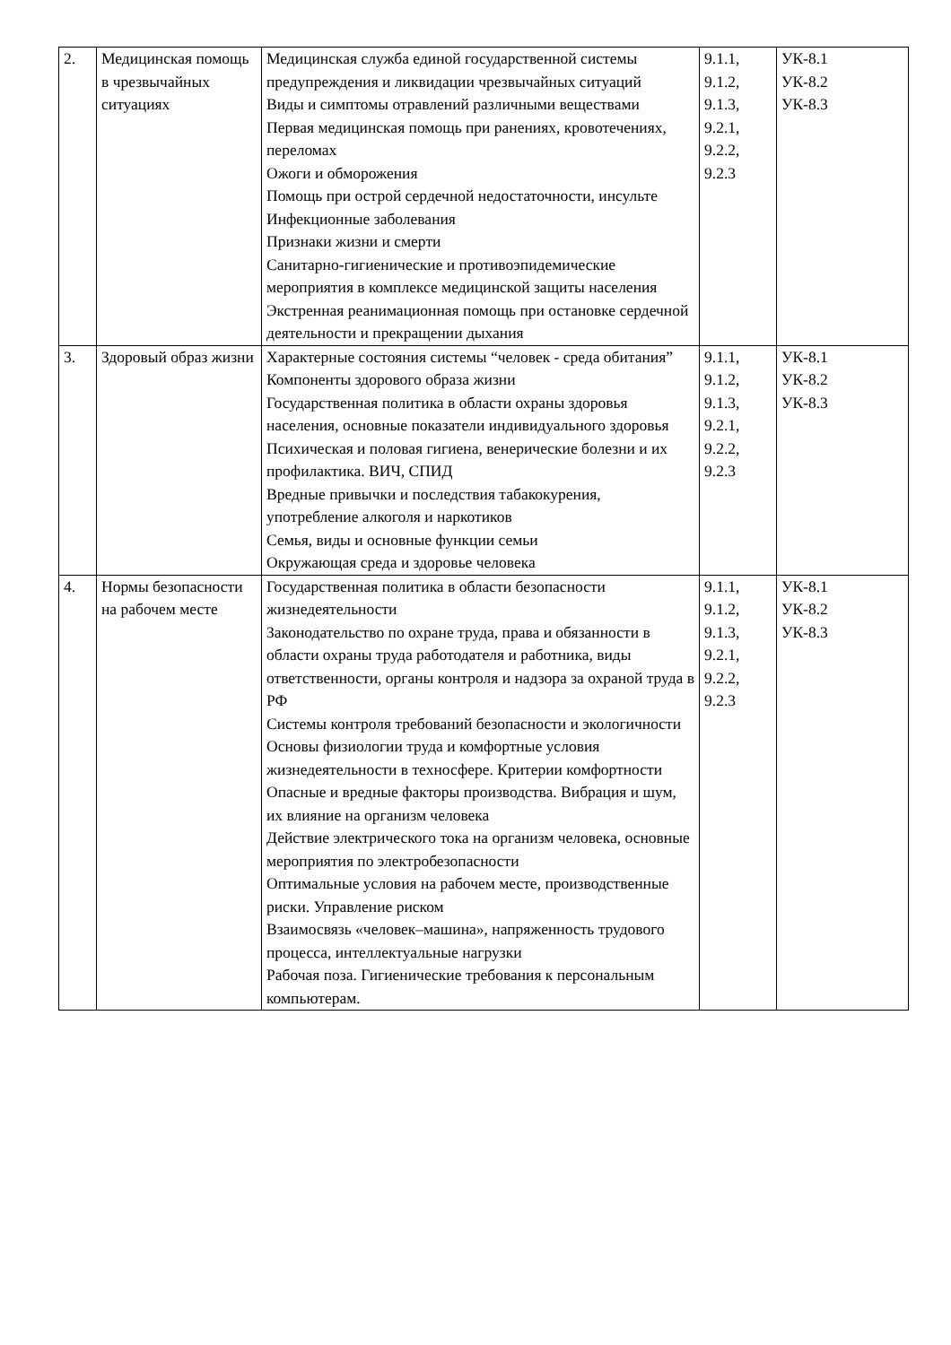| 2. | Медицинская помощь в чрезвычайных ситуациях | Медицинская служба единой государственной системы предупреждения и ликвидации чрезвычайных ситуаций Виды и симптомы отравлений различными веществами Первая медицинская помощь при ранениях, кровотечениях, переломах Ожоги и обморожения Помощь при острой сердечной недостаточности, инсульте Инфекционные заболевания Признаки жизни и смерти Санитарно-гигиенические и противоэпидемические мероприятия в комплексе медицинской защиты населения Экстренная реанимационная помощь при остановке сердечной деятельности и прекращении дыхания | 9.1.1, 9.1.2, 9.1.3, 9.2.1, 9.2.2, 9.2.3 | УК-8.1 УК-8.2 УК-8.3 |
| 3. | Здоровый образ жизни | Характерные состояния системы “человек - среда обитания” Компоненты здорового образа жизни Государственная политика в области охраны здоровья населения, основные показатели индивидуального здоровья Психическая и половая гигиена, венерические болезни и их профилактика. ВИЧ, СПИД Вредные привычки и последствия табакокурения, употребление алкоголя и наркотиков Семья, виды и основные функции семьи Окружающая среда и здоровье человека | 9.1.1, 9.1.2, 9.1.3, 9.2.1, 9.2.2, 9.2.3 | УК-8.1 УК-8.2 УК-8.3 |
| 4. | Нормы безопасности на рабочем месте | Государственная политика в области безопасности жизнедеятельности Законодательство по охране труда, права и обязанности в области охраны труда работодателя и работника, виды ответственности, органы контроля и надзора за охраной труда в РФ Системы контроля требований безопасности и экологичности Основы физиологии труда и комфортные условия жизнедеятельности в техносфере. Критерии комфортности Опасные и вредные факторы производства. Вибрация и шум, их влияние на организм человека Действие электрического тока на организм человека, основные мероприятия по электробезопасности Оптимальные условия на рабочем месте, производственные риски. Управление риском Взаимосвязь «человек–машина», напряженность трудового процесса, интеллектуальные нагрузки Рабочая поза. Гигиенические требования к персональным компьютерам. | 9.1.1, 9.1.2, 9.1.3, 9.2.1, 9.2.2, 9.2.3 | УК-8.1 УК-8.2 УК-8.3 |